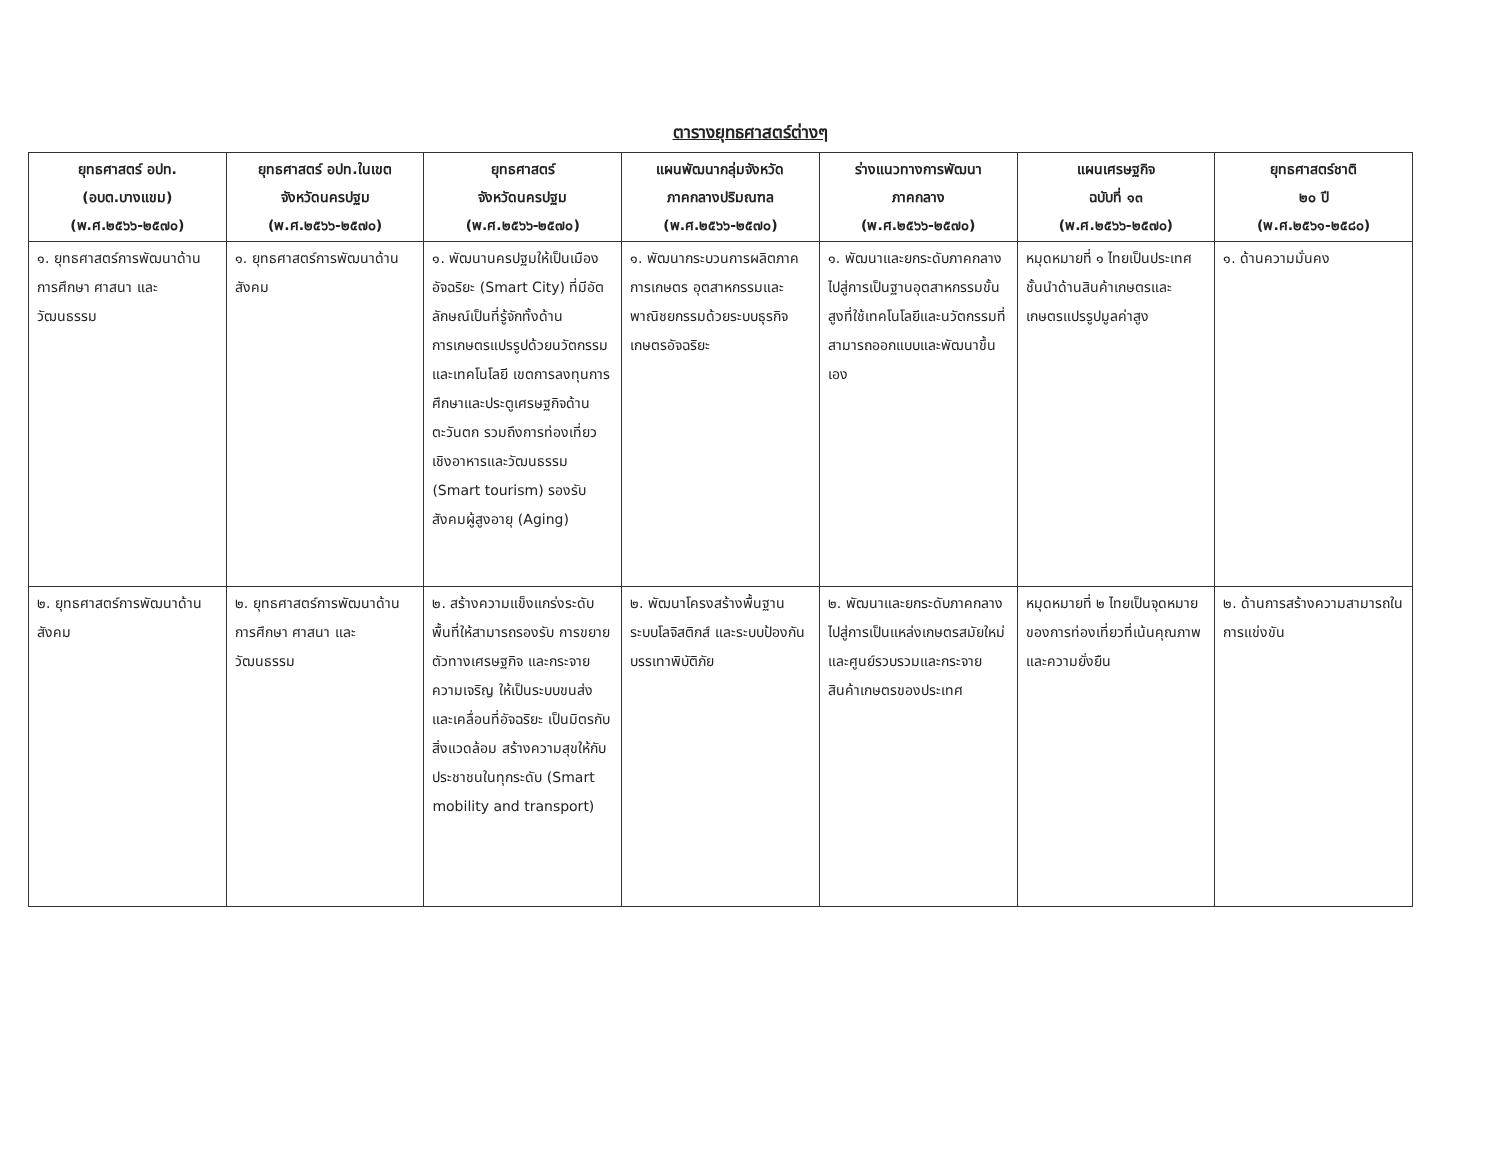ตารางยุทธศาสตร์ต่างๆ
| ยุทธศาสตร์ อปท. (อบต.บางแขม) (พ.ศ.๒๕๖๖-๒๕๗๐) | ยุทธศาสตร์ อปท.ในเขต จังหวัดนครปฐม (พ.ศ.๒๕๖๖-๒๕๗๐) | ยุทธศาสตร์ จังหวัดนครปฐม (พ.ศ.๒๕๖๖-๒๕๗๐) | แผนพัฒนากลุ่มจังหวัด ภาคกลางปริมณฑล (พ.ศ.๒๕๖๖-๒๕๗๐) | ร่างแนวทางการพัฒนา ภาคกลาง (พ.ศ.๒๕๖๖-๒๕๗๐) | แผนเศรษฐกิจ ฉบับที่ ๑๓ (พ.ศ.๒๕๖๖-๒๕๗๐) | ยุทธศาสตร์ชาติ ๒๐ ปี (พ.ศ.๒๕๖๑-๒๕๘๐) |
| --- | --- | --- | --- | --- | --- | --- |
| ๑. ยุทธศาสตร์การพัฒนาด้านการศึกษา ศาสนา และวัฒนธรรม | ๑. ยุทธศาสตร์การพัฒนาด้านสังคม | ๑. พัฒนานครปฐมให้เป็นเมืองอัจฉริยะ (Smart City) ที่มีอัตลักษณ์เป็นที่รู้จักทั้งด้านการเกษตรแปรรูปด้วยนวัตกรรมและเทคโนโลยี เขตการลงทุนการศึกษาและประตูเศรษฐกิจด้านตะวันตก รวมถึงการท่องเที่ยวเชิงอาหารและวัฒนธรรม (Smart tourism) รองรับสังคมผู้สูงอายุ (Aging) | ๑. พัฒนากระบวนการผลิตภาคการเกษตร อุตสาหกรรมและพาณิชยกรรมด้วยระบบธุรกิจเกษตรอัจฉริยะ | ๑. พัฒนาและยกระดับภาคกลางไปสู่การเป็นฐานอุตสาหกรรมขั้นสูงที่ใช้เทคโนโลยีและนวัตกรรมที่สามารถออกแบบและพัฒนาขึ้นเอง | หมุดหมายที่ ๑ ไทยเป็นประเทศชั้นนำด้านสินค้าเกษตรและเกษตรแปรรูปมูลค่าสูง | ๑. ด้านความมั่นคง |
| ๒. ยุทธศาสตร์การพัฒนาด้านสังคม | ๒. ยุทธศาสตร์การพัฒนาด้านการศึกษา ศาสนา และวัฒนธรรม | ๒. สร้างความแข็งแกร่งระดับพื้นที่ให้สามารถรองรับ การขยายตัวทางเศรษฐกิจ และกระจายความเจริญ ให้เป็นระบบขนส่งและเคลื่อนที่อัจฉริยะ เป็นมิตรกับสิ่งแวดล้อม สร้างความสุขให้กับประชาชนในทุกระดับ (Smart mobility and transport) | ๒. พัฒนาโครงสร้างพื้นฐาน ระบบโลจิสติกส์ และระบบป้องกันบรรเทาพิบัติภัย | ๒. พัฒนาและยกระดับภาคกลางไปสู่การเป็นแหล่งเกษตรสมัยใหม่และศูนย์รวบรวมและกระจายสินค้าเกษตรของประเทศ | หมุดหมายที่ ๒ ไทยเป็นจุดหมายของการท่องเที่ยวที่เน้นคุณภาพและความยั่งยืน | ๒. ด้านการสร้างความสามารถในการแข่งขัน |